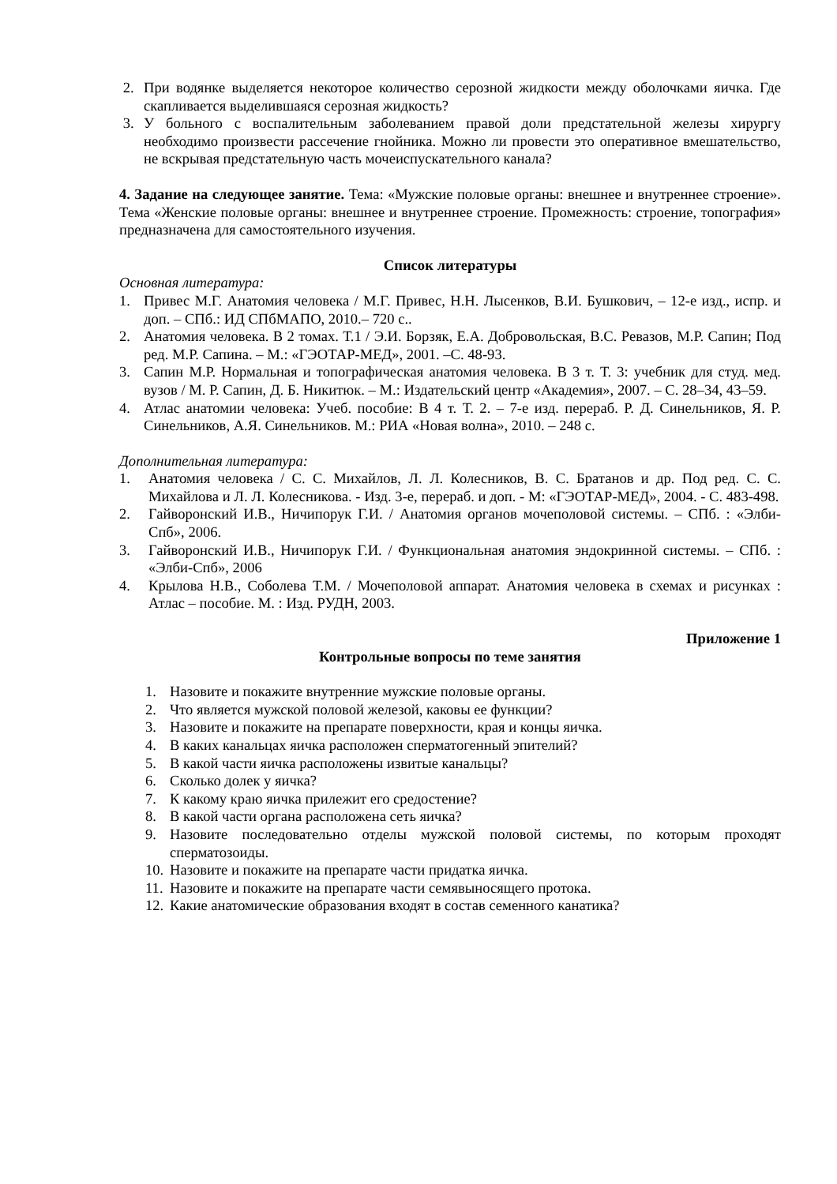2. При водянке выделяется некоторое количество серозной жидкости между оболочками яичка. Где скапливается выделившаяся серозная жидкость?
3. У больного с воспалительным заболеванием правой доли предстательной железы хирургу необходимо произвести рассечение гнойника. Можно ли провести это оперативное вмешательство, не вскрывая предстательную часть мочеиспускательного канала?
4. Задание на следующее занятие. Тема: «Мужские половые органы: внешнее и внутреннее строение». Тема «Женские половые органы: внешнее и внутреннее строение. Промежность: строение, топография» предназначена для самостоятельного изучения.
Список литературы
Основная литература:
1. Привес М.Г. Анатомия человека / М.Г. Привес, Н.Н. Лысенков, В.И. Бушкович, – 12-е изд., испр. и доп. – СПб.: ИД СПбМАПО, 2010.– 720 с..
2. Анатомия человека. В 2 томах. Т.1 / Э.И. Борзяк, Е.А. Добровольская, В.С. Ревазов, М.Р. Сапин; Под ред. М.Р. Сапина. – М.: «ГЭОТАР-МЕД», 2001. –С. 48-93.
3. Сапин М.Р. Нормальная и топографическая анатомия человека. В 3 т. Т. 3: учебник для студ. мед. вузов / М. Р. Сапин, Д. Б. Никитюк. – М.: Издательский центр «Академия», 2007. – С. 28–34, 43–59.
4. Атлас анатомии человека: Учеб. пособие: В 4 т. Т. 2. – 7-е изд. перераб. Р. Д. Синельников, Я. Р. Синельников, А.Я. Синельников. М.: РИА «Новая волна», 2010. – 248 с.
Дополнительная литература:
1. Анатомия человека / С. С. Михайлов, Л. Л. Колесников, В. С. Братанов и др. Под ред. С. С. Михайлова и Л. Л. Колесникова. - Изд. 3-е, перераб. и доп. - М: «ГЭОТАР-МЕД», 2004. - С. 483-498.
2. Гайворонский И.В., Ничипорук Г.И. / Анатомия органов мочеполовой системы. – СПб. : «Элби-Спб», 2006.
3. Гайворонский И.В., Ничипорук Г.И. / Функциональная анатомия эндокринной системы. – СПб. : «Элби-Спб», 2006
4. Крылова Н.В., Соболева Т.М. / Мочеполовой аппарат. Анатомия человека в схемах и рисунках : Атлас – пособие. М. : Изд. РУДН, 2003.
Приложение 1
Контрольные вопросы по теме занятия
1. Назовите и покажите внутренние мужские половые органы.
2. Что является мужской половой железой, каковы ее функции?
3. Назовите и покажите на препарате поверхности, края и концы яичка.
4. В каких канальцах яичка расположен сперматогенный эпителий?
5. В какой части яичка расположены извитые канальцы?
6. Сколько долек у яичка?
7. К какому краю яичка прилежит его средостение?
8. В какой части органа расположена сеть яичка?
9. Назовите последовательно отделы мужской половой системы, по которым проходят сперматозоиды.
10. Назовите и покажите на препарате части придатка яичка.
11. Назовите и покажите на препарате части семявыносящего протока.
12. Какие анатомические образования входят в состав семенного канатика?